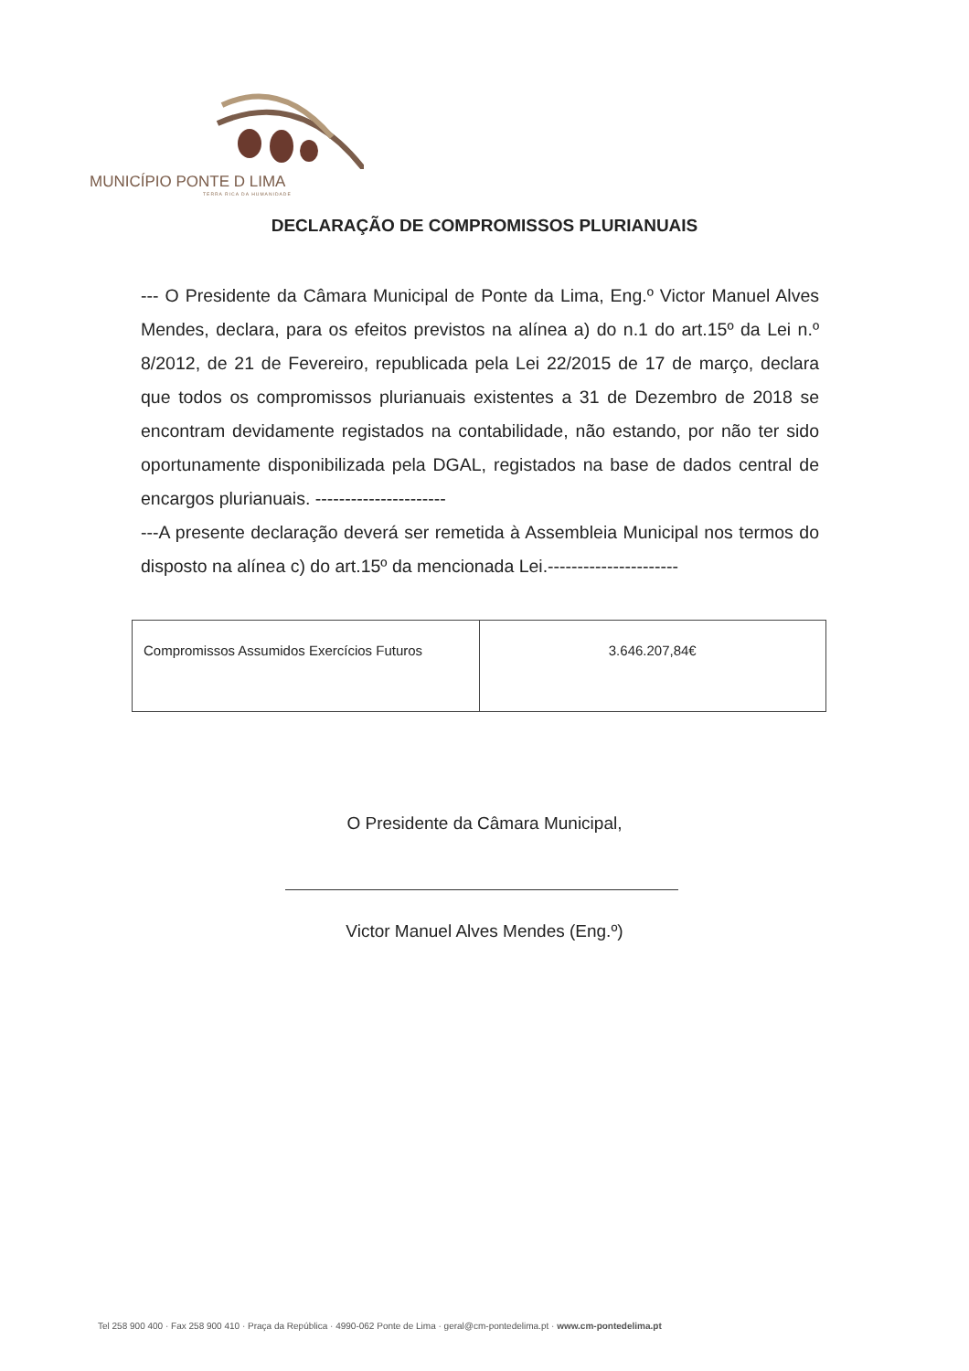MUNICÍPIO PONTE D LIMA
TERRA RICA DA HUMANIDADE
DECLARAÇÃO DE COMPROMISSOS PLURIANUAIS
--- O Presidente da Câmara Municipal de Ponte da Lima, Eng.º Victor Manuel Alves Mendes, declara, para os efeitos previstos na alínea a) do n.1 do art.15º da Lei n.º 8/2012, de 21 de Fevereiro, republicada pela Lei 22/2015 de 17 de março, declara que todos os compromissos plurianuais existentes a 31 de Dezembro de 2018 se encontram devidamente registados na contabilidade, não estando, por não ter sido oportunamente disponibilizada pela DGAL, registados na base de dados central de encargos plurianuais. ----------------------
---A presente declaração deverá ser remetida à Assembleia Municipal nos termos do disposto na alínea c) do art.15º da mencionada Lei.----------------------
| Compromissos Assumidos Exercícios Futuros | 3.646.207,84€ |
O Presidente da Câmara Municipal,
Victor Manuel Alves Mendes (Eng.º)
Tel 258 900 400 · Fax 258 900 410 · Praça da República · 4990-062 Ponte de Lima · geral@cm-pontedelima.pt · www.cm-pontedelima.pt